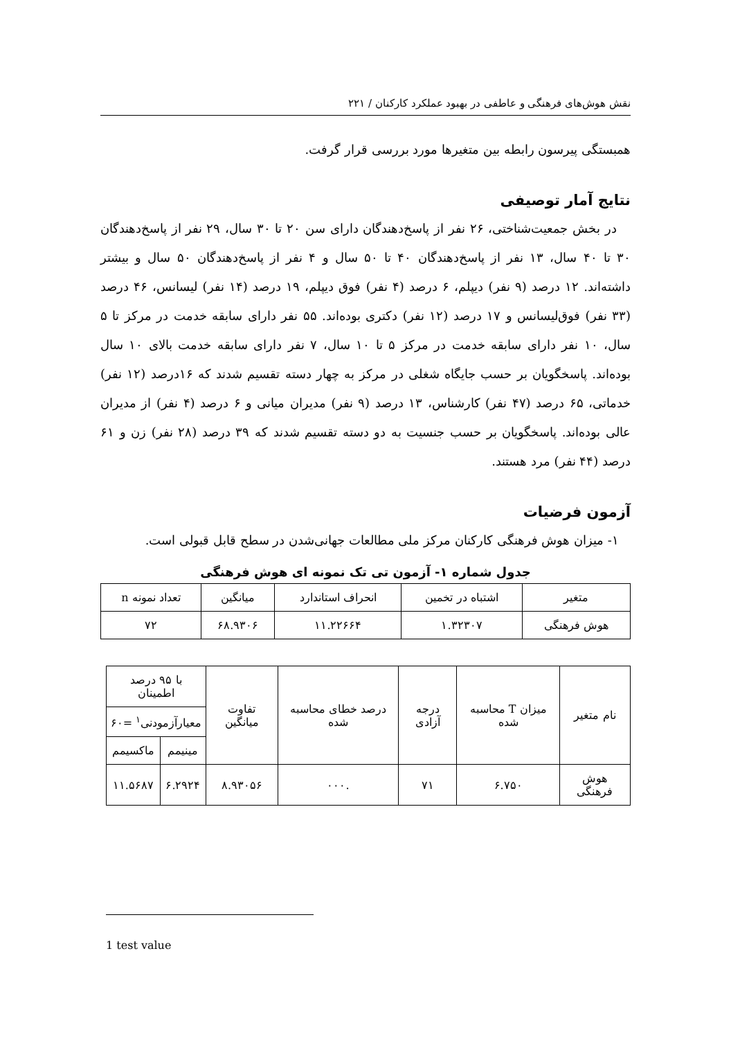نقش هوش‌های فرهنگی و عاطفی در بهبود عملکرد کارکنان / ۲۲۱
همبستگی پیرسون رابطه بین متغیرها مورد بررسی قرار گرفت.
نتایج آمار توصیفی
در بخش جمعیت‌شناختی، ۲۶ نفر از پاسخ‌دهندگان دارای سن ۲۰ تا ۳۰ سال، ۲۹ نفر از پاسخ‌دهندگان ۳۰ تا ۴۰ سال، ۱۳ نفر از پاسخ‌دهندگان ۴۰ تا ۵۰ سال و ۴ نفر از پاسخ‌دهندگان ۵۰ سال و بیشتر داشته‌اند. ۱۲ درصد (۹ نفر) دیپلم، ۶ درصد (۴ نفر) فوق دیپلم، ۱۹ درصد (۱۴ نفر) لیسانس، ۴۶ درصد (۳۳ نفر) فوق‌لیسانس و ۱۷ درصد (۱۲ نفر) دکتری بوده‌اند. ۵۵ نفر دارای سابقه خدمت در مرکز تا ۵ سال، ۱۰ نفر دارای سابقه خدمت در مرکز ۵ تا ۱۰ سال، ۷ نفر دارای سابقه خدمت بالای ۱۰ سال بوده‌اند. پاسخگویان بر حسب جایگاه شغلی در مرکز به چهار دسته تقسیم شدند که ۱۶درصد (۱۲ نفر) خدماتی، ۶۵ درصد (۴۷ نفر) کارشناس، ۱۳ درصد (۹ نفر) مدیران میانی و ۶ درصد (۴ نفر) از مدیران عالی بوده‌اند. پاسخگویان بر حسب جنسیت به دو دسته تقسیم شدند که ۳۹ درصد (۲۸ نفر) زن و ۶۱ درصد (۴۴ نفر) مرد هستند.
آزمون فرضیات
۱- میزان هوش فرهنگی کارکنان مرکز ملی مطالعات جهانی‌شدن در سطح قابل قبولی است.
جدول شماره ۱- آزمون تی تک نمونه ای هوش فرهنگی
| متغیر | اشتباه در تخمین | انحراف استاندارد | میانگین | تعداد نمونه n |
| --- | --- | --- | --- | --- |
| هوش فرهنگی | ۱.۳۲۳۰۷ | ۱۱.۲۲۶۶۴ | ۶۸.۹۳۰۶ | ۷۲ |
| نام متغیر | میزان T محاسبه شده | درجه آزادی | درصد خطای محاسبه شده | تفاوت میانگین | با ۹۵ درصد اطمینان | |
| --- | --- | --- | --- | --- | --- | --- |
| | | | | | معیارآزمودنی<sup>۱</sup> =۶۰ | |
| | | | | | مینیمم | ماکسیمم |
| هوش فرهنگی | ۶.۷۵۰ | ۷۱ | .۰۰۰ | ۸.۹۳۰۵۶ | ۶.۲۹۲۴ | ۱۱.۵۶۸۷ |
1 test value